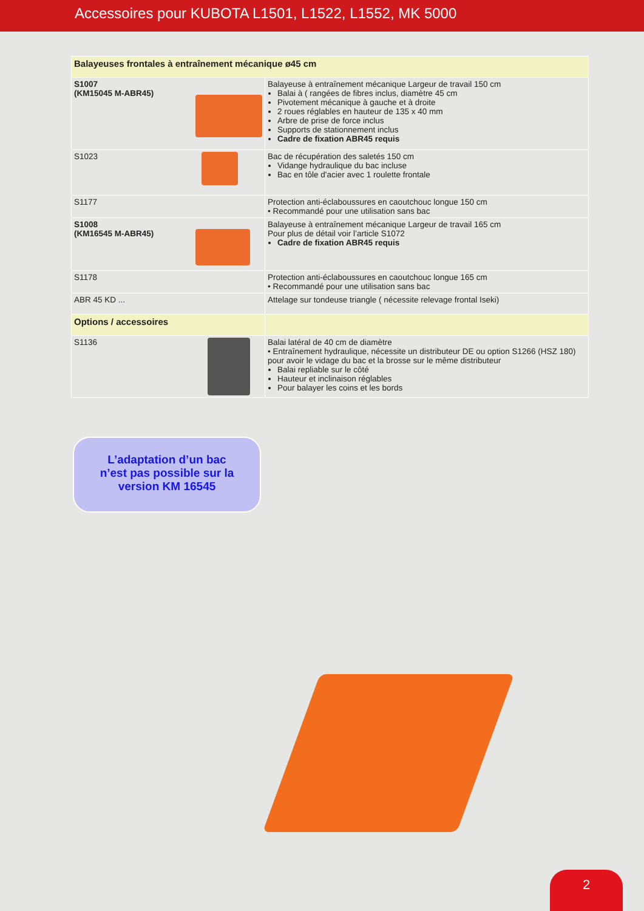Accessoires pour KUBOTA L1501, L1522, L1552, MK 5000
| Balayeuses frontales à entraînement mécanique ø45 cm | |
| S1007 (KM15045 M-ABR45) | Balayeuse à entraînement mécanique Largeur de travail 150 cm Balai à ( rangées de fibres inclus, diamètre 45 cm Pivotement mécanique à gauche et à droite 2 roues réglables en hauteur de 135 x 40 mm Arbre de prise de force inclus Supports de stationnement inclus Cadre de fixation ABR45 requis |
| S1023 | Bac de récupération des saletés 150 cm Vidange hydraulique du bac incluse Bac en tôle d'acier avec 1 roulette frontale |
| S1177 | Protection anti-éclaboussures en caoutchouc longue 150 cm • Recommandé pour une utilisation sans bac |
| S1008 (KM16545 M-ABR45) | Balayeuse à entraînement mécanique Largeur de travail 165 cm Pour plus de détail voir l’article S1072 Cadre de fixation ABR45 requis |
| S1178 | Protection anti-éclaboussures en caoutchouc longue 165 cm • Recommandé pour une utilisation sans bac |
| ABR 45 KD ... | Attelage sur tondeuse triangle ( nécessite relevage frontal Iseki) |
| Options / accessoires | |
| S1136 | Balai latéral de 40 cm de diamètre • Entraînement hydraulique, nécessite un distributeur DE ou option S1266 (HSZ 180) pour avoir le vidage du bac et la brosse sur le même distributeur Balai repliable sur le côté Hauteur et inclinaison réglables Pour balayer les coins et les bords |
L’adaptation d’un bac
n’est pas possible sur la
version KM 16545
2